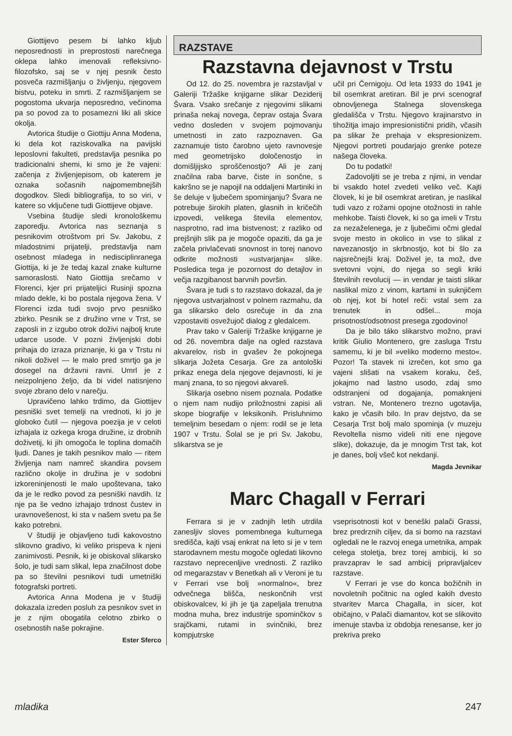Giottijevo pesem bi lahko kljub neposrednosti in preprostosti narečnega oklepa lahko imenovali refleksivno-filozofsko, saj se v njej pesnik često posveča razmišljanju o življenju, njegovem bistvu, poteku in smrti. Z razmišljanjem se pogostoma ukvarja neposredno, večinoma pa so povod za to posamezni liki ali skice okolja.
Avtorica študije o Giottiju Anna Modena, ki dela kot raziskovalka na pavijski leposlovni fakulteti, predstavlja pesnika po tradicionalni shemi, ki smo je že vajeni: začenja z življenjepisom, ob katerem je oznaka sočasnih najpomembnejših dogodkov. Sledi bibliografija, to so viri, v katere so vključene tudi Giottijeve objave.
Vsebina študije sledi kronološkemu zaporedju. Avtorica nas seznanja s pesnikovim otroštvom pri Sv. Jakobu, z mladostnimi prijatelji, predstavlja nam osebnost mladega in nedisciplinranega Giottija, ki je že tedaj kazal znake kulturne samoraslosti. Nato Giottija srečamo v Florenci, kjer pri prijateljici Rusinji spozna mlado dekle, ki bo postala njegova žena. V Florenci izda tudi svojo prvo pesniško zbirko. Pesnik se z družino vrne v Trst, se zaposli in z izgubo otrok doživi najbolj krute udarce usode. V pozni življenjski dobi prihaja do izraza priznanje, ki ga v Trstu ni nikoli doživel — le malo pred smrtjo ga je dosegel na državni ravni. Umrl je z neizpolnjeno željo, da bi videl natisnjeno svoje zbrano delo v narečju.
Upravičeno lahko trdimo, da Giottijev pesniški svet temelji na vrednoti, ki jo je globoko čutil — njegova poezija je v celoti izhajala iz ozkega kroga družine, iz drobnih doživetij, ki jih omogoča le toplina domačih ljudi. Danes je takih pesnikov malo — ritem življenja nam namreč skandira povsem različno okolje in družina je v sodobni izkoreninjenosti le malo upoštevana, tako da je le redko povod za pesniški navdih. Iz nje pa še vedno izhajajo trdnost čustev in uravnovešenost, ki sta v našem svetu pa še kako potrebni.
V študiji je objavljeno tudi kakovostno slikovno gradivo, ki veliko prispeva k njeni zanimivosti. Pesnik, ki je obiskoval slikarsko šolo, je tudi sam slikal, lepa značilnost dobe pa so številni pesnikovi tudi umetniški fotografski portreti.
Avtorica Anna Modena je v študiji dokazala izreden posluh za pesnikov svet in je z njim obogatila celotno zbirko o osebnostih naše pokrajine.
Ester Sferco
RAZSTAVE
Razstavna dejavnost v Trstu
Od 12. do 25. novembra je razstavljal v Galeriji Tržaške knjigarne slikar Deziderij Švara. Vsako srečanje z njegovimi slikami prinaša nekaj novega, čeprav ostaja Švara vedno dosleden v svojem pojmovanju umetnosti in zato razpoznaven. Ga zaznamuje tisto čarobno ujeto ravnovesje med geometrijsko določenostjo in domišljijsko sproščenostjo? Ali je zanj značilna raba barve, čiste in sončne, s kakršno se je napojil na oddaljeni Martiniki in še deluje v ljubečem spominjanju? Švara ne potrebuje širokih platen, glasnih in kričečih izpovedi, velikega števila elementov, nasprotno, rad ima bistvenost; z razliko od prejšnjih slik pa je mogoče opaziti, da ga je začela privlačevati snovnost in torej nanovo odkrite možnosti »ustvarjanja« slike. Posledica tega je pozornost do detajlov in večja razgibanost barvnih površin.
Švara je tudi s to razstavo dokazal, da je njegova ustvarjalnost v polnem razmahu, da ga slikarsko delo osrečuje in da zna vzpostaviti osvežujoč dialog z gledalcem.
Prav tako v Galeriji Tržaške knjigarne je od 26. novembra dalje na ogled razstava akvarelov, risb in gvašev že pokojnega slikarja Jožeta Cesarja. Gre za antološki prikaz enega dela njegove dejavnosti, ki je manj znana, to so njegovi akvareli.
Slikarja osebno nisem poznala. Podatke o njem nam nudijo priložnostni zapisi ali skope biografije v leksikonih. Prisluhnimo temeljnim besedam o njem: rodil se je leta 1907 v Trstu. Šolal se je pri Sv. Jakobu, slikarstva se je
učil pri Černigoju. Od leta 1933 do 1941 je bil osemkrat aretiran. Bil je prvi scenograf obnovljenega Stalnega slovenskega gledališča v Trstu. Njegovo krajinarstvo in tihožitja imajo impresionistični pridih, včasih pa slikar že prehaja v ekspresionizem. Njegovi portreti poudarjajo grenke poteze našega človeka.
Do tu podatki!
Zadovoljiti se je treba z njimi, in vendar bi vsakdo hotel zvedeti veliko več. Kajti človek, ki je bil osemkrat aretiran, je naslikal tudi vazo z rožami opojne otožnosti in rahle mehkobe. Taisti človek, ki so ga imeli v Trstu za nezaželenega, je z ljubečimi očmi gledal svoje mesto in okolico in vse to slikal z navezanostjo in skrbnostjo, kot bi šlo za najsrečnejši kraj. Doživel je, ta mož, dve svetovni vojni, do njega so segli kriki številnih revolucij — in vendar je taisti slikar naslikal mizo z vinom, kartami in suknjičem ob njej, kot bi hotel reči: vstal sem za trenutek in odšel... moja prisotnost/odsotnost presega zgodovino!
Da je bilo táko slikarstvo možno, pravi kritik Giulio Montenero, gre zasluga Trstu samemu, ki je bil »veliko moderno mesto«. Pozor! Ta stavek ni izrečen, kot smo ga vajeni slišati na vsakem koraku, češ, jokajmo nad lastno usodo, zdaj smo odstranjeni od dogajanja, pomaknjeni vstran. Ne, Montenero trezno ugotavlja, kako je včasih bilo. In prav dejstvo, da se Cesarja Trst bolj malo spominja (v muzeju Revoltella nismo videli niti ene njegove slike), dokazuje, da je mnogim Trst tak, kot je danes, bolj všeč kot nekdanji.
Magda Jevnikar
Marc Chagall v Ferrari
Ferrara si je v zadnjih letih utrdila zanesljiv sloves pomembnega kulturnega središča, kajti vsaj enkrat na leto si je v tem starodavnem mestu mogoče ogledati likovno razstavo neprecenljive vrednosti. Z razliko od megarazstav v Benetkah ali v Veroni je tu v Ferrari vse bolj »normalno«, brez odvečnega bliščа, neskončnih vrst obiskovalcev, ki jih je tja zapeljala trenutna modna muha, brez industrije spominčkov s srajčkami, rutami in svinčniki, brez kompjutrske
vseprisotnosti kot v beneški palači Grassi, brez predrznih ciljev, da si bomo na razstavi ogledali ne le razvoj enega umetnika, ampak celega stoletja, brez torej ambicij, ki so pravzaprav le sad ambicij pripravljalcev razstave.
V Ferrari je vse do konca božičnih in novoletnih počitnic na ogled kakih dvesto stvaritev Marca Chagalla, in sicer, kot običajno, v Palači diamantov, kot se slikovito imenuje stavba iz obdobja renesanse, ker jo prekriva preko
mladika 247